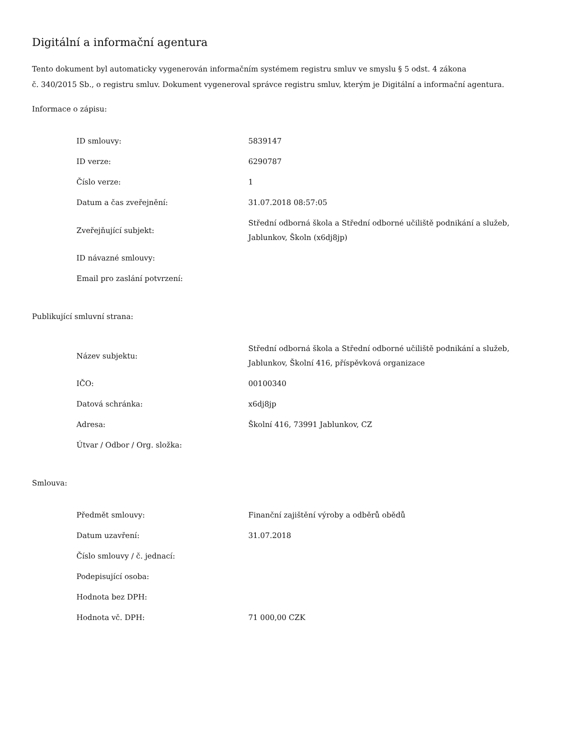Digitální a informační agentura
Tento dokument byl automaticky vygenerován informačním systémem registru smluv ve smyslu § 5 odst. 4 zákona
č. 340/2015 Sb., o registru smluv. Dokument vygeneroval správce registru smluv, kterým je Digitální a informační agentura.
Informace o zápisu:
| ID smlouvy: | 5839147 |
| ID verze: | 6290787 |
| Číslo verze: | 1 |
| Datum a čas zveřejnění: | 31.07.2018 08:57:05 |
| Zveřejňující subjekt: | Střední odborná škola a Střední odborné učiliště podnikání a služeb, Jablunkov, Školn (x6dj8jp) |
| ID návazné smlouvy: | |
| Email pro zaslání potvrzení: | |
Publikující smluvní strana:
| Název subjektu: | Střední odborná škola a Střední odborné učiliště podnikání a služeb, Jablunkov, Školní 416, příspěvková organizace |
| IČO: | 00100340 |
| Datová schránka: | x6dj8jp |
| Adresa: | Školní 416, 73991 Jablunkov, CZ |
| Útvar / Odbor / Org. složka: | |
Smlouva:
| Předmět smlouvy: | Finanční zajištění výroby a odběrů obědů |
| Datum uzavření: | 31.07.2018 |
| Číslo smlouvy / č. jednací: | |
| Podepisující osoba: | |
| Hodnota bez DPH: | |
| Hodnota vč. DPH: | 71 000,00 CZK |